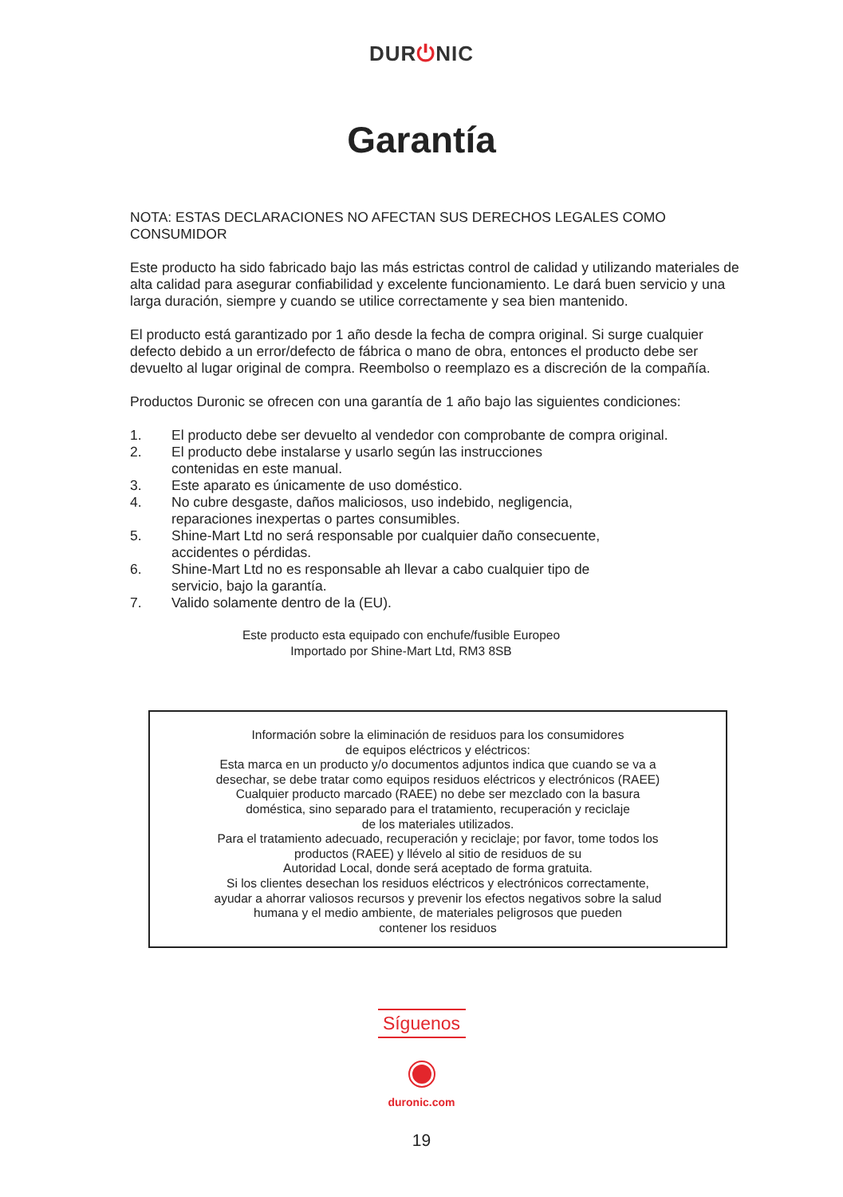DUR⏻NIC
Garantía
NOTA: ESTAS DECLARACIONES NO AFECTAN SUS DERECHOS LEGALES COMO CONSUMIDOR
Este producto ha sido fabricado bajo las más estrictas control de calidad y utilizando materiales de
alta calidad para asegurar confiabilidad y excelente funcionamiento. Le dará buen servicio y una larga duración, siempre y cuando se utilice correctamente y sea bien mantenido.
El producto está garantizado por 1 año desde la fecha de compra original. Si surge cualquier defecto debido a un error/defecto de fábrica o mano de obra, entonces el producto debe ser devuelto al lugar original de compra. Reembolso o reemplazo es a discreción de la compañía.
Productos Duronic se ofrecen con una garantía de 1 año bajo las siguientes condiciones:
1. El producto debe ser devuelto al vendedor con comprobante de compra original.
2. El producto debe instalarse y usarlo según las instrucciones
contenidas en este manual.
3. Este aparato es únicamente de uso doméstico.
4. No cubre desgaste, daños maliciosos, uso indebido, negligencia,
reparaciones inexpertas o partes consumibles.
5. Shine-Mart Ltd no será responsable por cualquier daño consecuente,
accidentes o pérdidas.
6. Shine-Mart Ltd no es responsable ah llevar a cabo cualquier tipo de
servicio, bajo la garantía.
7. Valido solamente dentro de la (EU).
Este producto esta equipado con enchufe/fusible Europeo
Importado por Shine-Mart Ltd, RM3 8SB
Información sobre la eliminación de residuos para los consumidores
de equipos eléctricos y eléctricos:
Esta marca en un producto y/o documentos adjuntos indica que cuando se va a
desechar, se debe tratar como equipos residuos eléctricos y electrónicos (RAEE)
Cualquier producto marcado (RAEE) no debe ser mezclado con la basura
doméstica, sino separado para el tratamiento, recuperación y reciclaje
de los materiales utilizados.
Para el tratamiento adecuado, recuperación y reciclaje; por favor, tome todos los
productos (RAEE) y llévelo al sitio de residuos de su
Autoridad Local, donde será aceptado de forma gratuita.
Si los clientes desechan los residuos eléctricos y electrónicos correctamente,
ayudar a ahorrar valiosos recursos y prevenir los efectos negativos sobre la salud
humana y el medio ambiente, de materiales peligrosos que pueden
contener los residuos
Síguenos
duronic.com
19